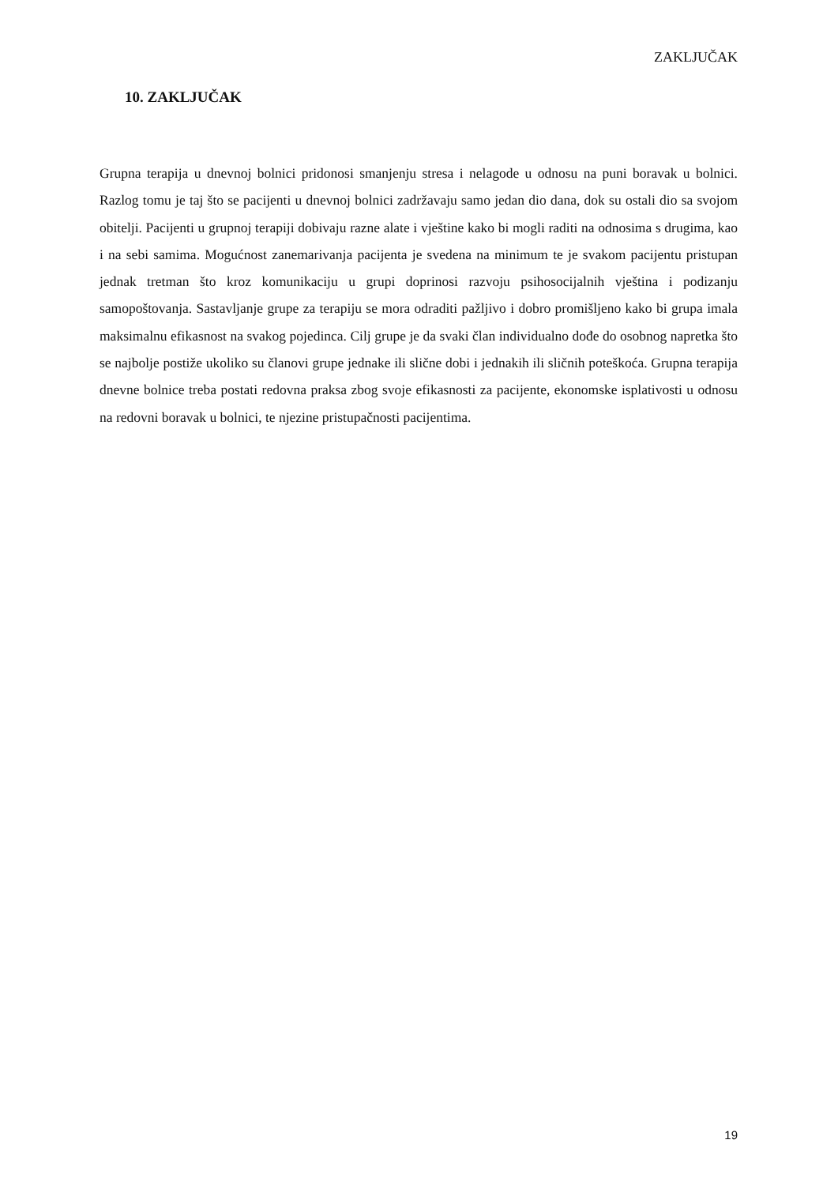ZAKLJUČAK
10. ZAKLJUČAK
Grupna terapija u dnevnoj bolnici pridonosi smanjenju stresa i nelagode u odnosu na puni boravak u bolnici. Razlog tomu je taj što se pacijenti u dnevnoj bolnici zadržavaju samo jedan dio dana, dok su ostali dio sa svojom obitelji. Pacijenti u grupnoj terapiji dobivaju razne alate i vještine kako bi mogli raditi na odnosima s drugima, kao i na sebi samima. Mogućnost zanemarivanja pacijenta je svedena na minimum te je svakom pacijentu pristupan jednak tretman što kroz komunikaciju u grupi doprinosi razvoju psihosocijalnih vještina i podizanju samopoštovanja. Sastavljanje grupe za terapiju se mora odraditi pažljivo i dobro promišljeno kako bi grupa imala maksimalnu efikasnost na svakog pojedinca. Cilj grupe je da svaki član individualno dođe do osobnog napretka što se najbolje postiže ukoliko su članovi grupe jednake ili slične dobi i jednakih ili sličnih poteškoća. Grupna terapija dnevne bolnice treba postati redovna praksa zbog svoje efikasnosti za pacijente, ekonomske isplativosti u odnosu na redovni boravak u bolnici, te njezine pristupačnosti pacijentima.
19